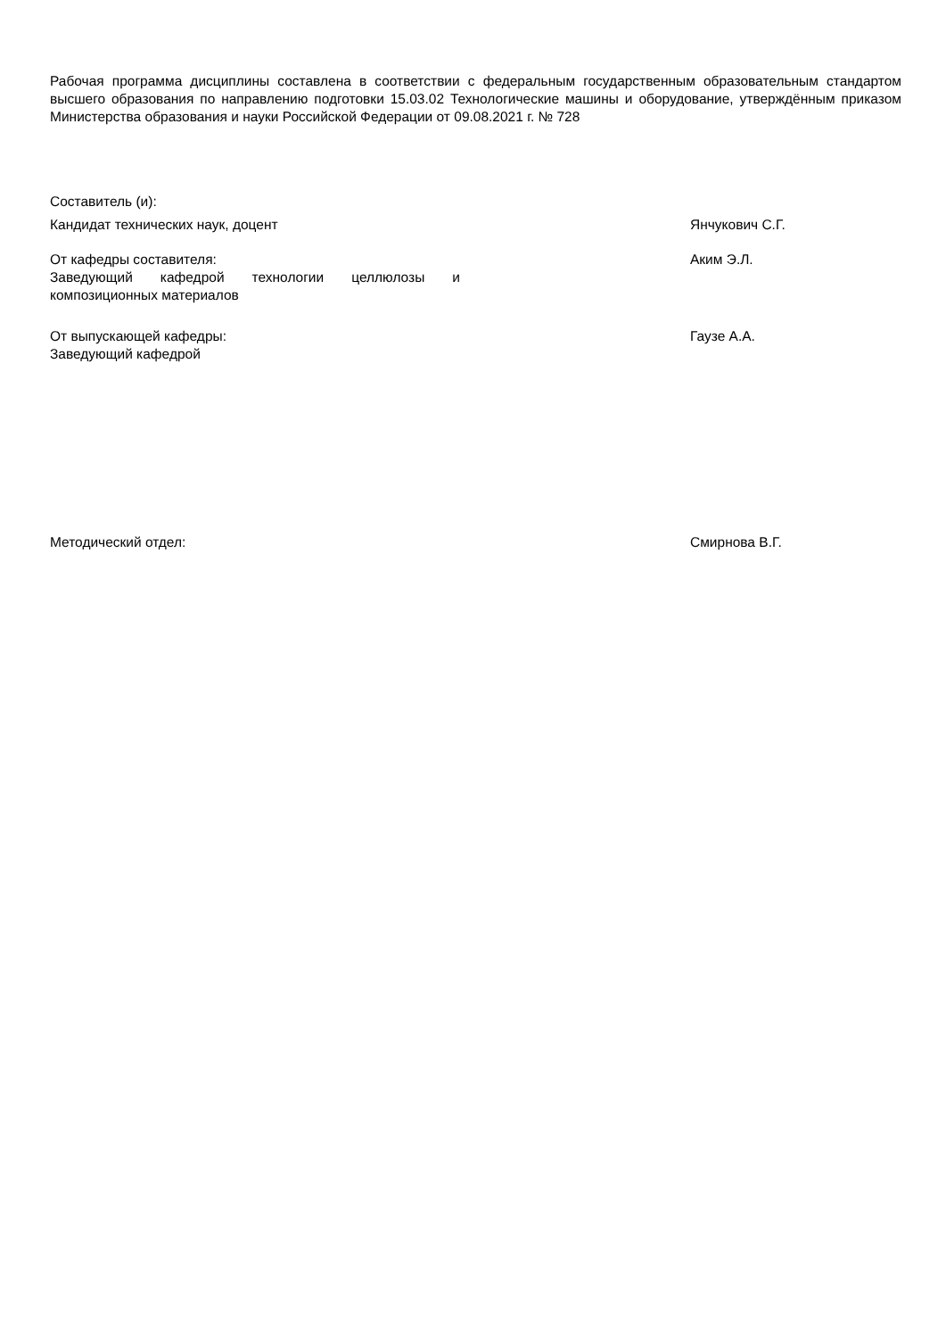Рабочая программа дисциплины составлена в соответствии с федеральным государственным образовательным стандартом высшего образования по направлению подготовки 15.03.02 Технологические машины и оборудование, утверждённым приказом Министерства образования и науки Российской Федерации от 09.08.2021 г. № 728
Составитель (и):
Кандидат технических наук, доцент Янчукович С.Г.
От кафедры составителя:
Заведующий кафедрой технологии целлюлозы и композиционных материалов
Аким Э.Л.
От выпускающей кафедры:
Заведующий кафедрой
Гаузе А.А.
Методический отдел: Смирнова В.Г.